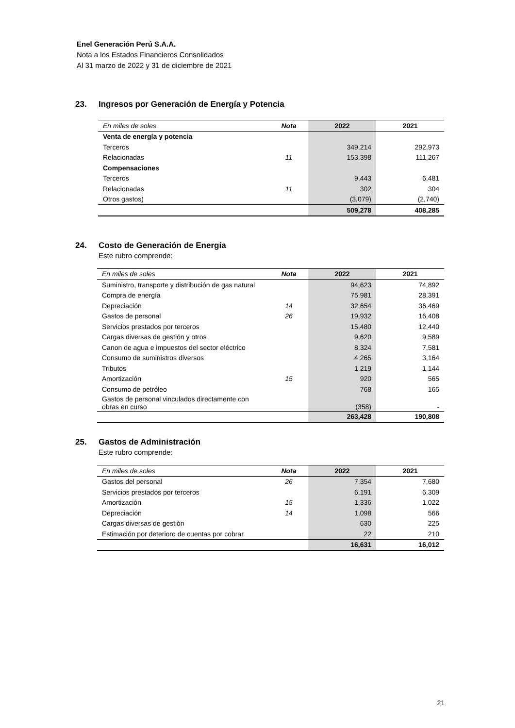Enel Generación Perú S.A.A.
Nota a los Estados Financieros Consolidados
Al 31 marzo de 2022 y 31 de diciembre de 2021
23. Ingresos por Generación de Energía y Potencia
| En miles de soles | Nota | 2022 | 2021 |
| --- | --- | --- | --- |
| Venta de energía y potencia | | | |
| Terceros | | 349,214 | 292,973 |
| Relacionadas | 11 | 153,398 | 111,267 |
| Compensaciones | | | |
| Terceros | | 9,443 | 6,481 |
| Relacionadas | 11 | 302 | 304 |
| Otros gastos) | | (3,079) | (2,740) |
| | | 509,278 | 408,285 |
24. Costo de Generación de Energía
Este rubro comprende:
| En miles de soles | Nota | 2022 | 2021 |
| --- | --- | --- | --- |
| Suministro, transporte y distribución de gas natural | | 94,623 | 74,892 |
| Compra de energía | | 75,981 | 28,391 |
| Depreciación | 14 | 32,654 | 36,469 |
| Gastos de personal | 26 | 19,932 | 16,408 |
| Servicios prestados por terceros | | 15,480 | 12,440 |
| Cargas diversas de gestión y otros | | 9,620 | 9,589 |
| Canon de agua e impuestos del sector eléctrico | | 8,324 | 7,581 |
| Consumo de suministros diversos | | 4,265 | 3,164 |
| Tributos | | 1,219 | 1,144 |
| Amortización | 15 | 920 | 565 |
| Consumo de petróleo | | 768 | 165 |
| Gastos de personal vinculados directamente con obras en curso | | (358) | - |
| | | 263,428 | 190,808 |
25. Gastos de Administración
Este rubro comprende:
| En miles de soles | Nota | 2022 | 2021 |
| --- | --- | --- | --- |
| Gastos del personal | 26 | 7,354 | 7,680 |
| Servicios prestados por terceros | | 6,191 | 6,309 |
| Amortización | 15 | 1,336 | 1,022 |
| Depreciación | 14 | 1,098 | 566 |
| Cargas diversas de gestión | | 630 | 225 |
| Estimación por deterioro de cuentas por cobrar | | 22 | 210 |
| | | 16,631 | 16,012 |
21